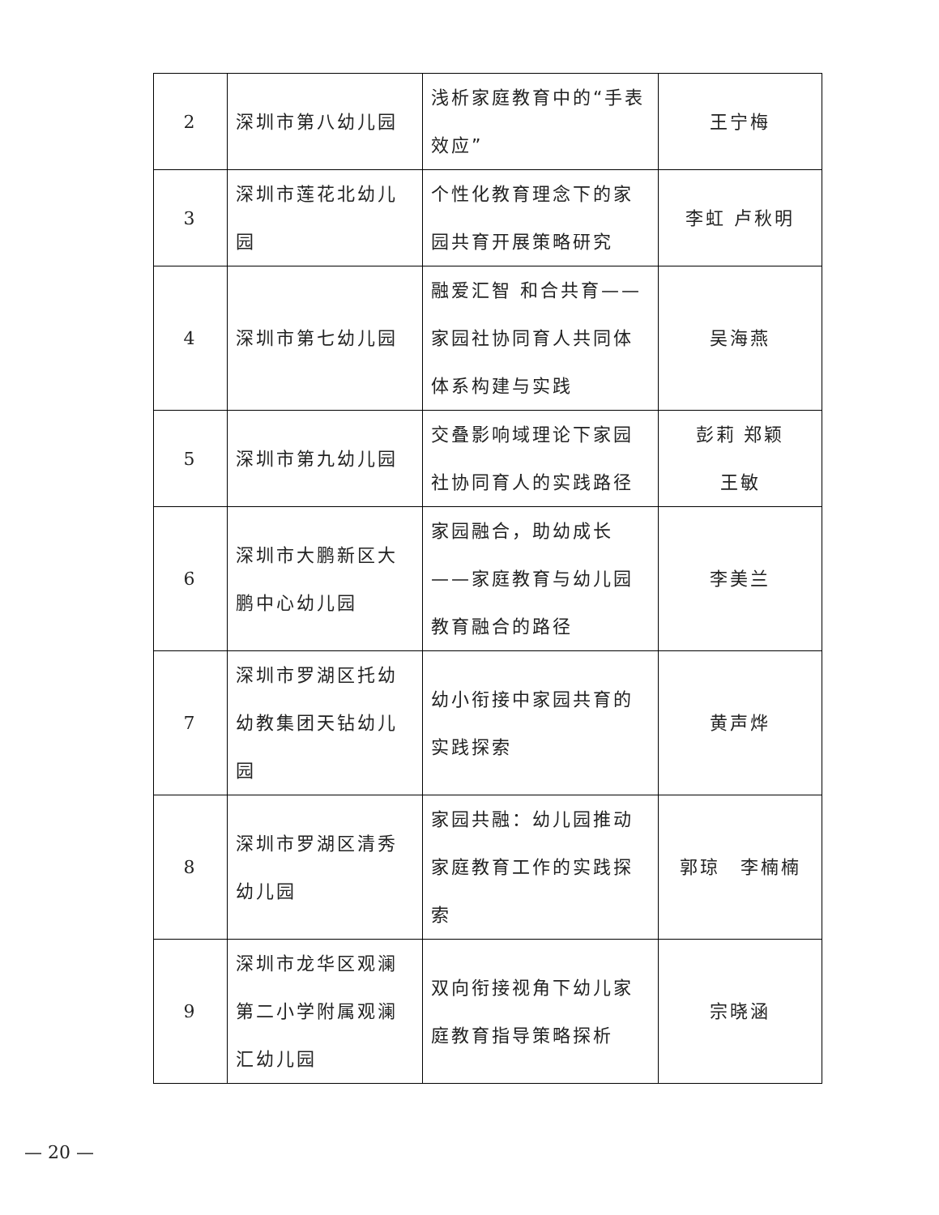| 2 | 深圳市第八幼儿园 | 浅析家庭教育中的“手表效应” | 王宁梅 |
| 3 | 深圳市莲花北幼儿园 | 个性化教育理念下的家园共育开展策略研究 | 李虹 卢秋明 |
| 4 | 深圳市第七幼儿园 | 融爱汇智 和合共育——家园社协同育人共同体体系构建与实践 | 吴海燕 |
| 5 | 深圳市第九幼儿园 | 交叠影响域理论下家园社协同育人的实践路径 | 彭莉 郑颖 王敏 |
| 6 | 深圳市大鹏新区大鹏中心幼儿园 | 家园融合，助幼成长——家庭教育与幼儿园教育融合的路径 | 李美兰 |
| 7 | 深圳市罗湖区托幼幼教集团天钻幼儿园 | 幼小衔接中家园共育的实践探索 | 黄声烨 |
| 8 | 深圳市罗湖区清秀幼儿园 | 家园共融：幼儿园推动家庭教育工作的实践探索 | 郭琼 李楠楠 |
| 9 | 深圳市龙华区观澜第二小学附属观澜汇幼儿园 | 双向衔接视角下幼儿家庭教育指导策略探析 | 宗晓涵 |
— 20 —